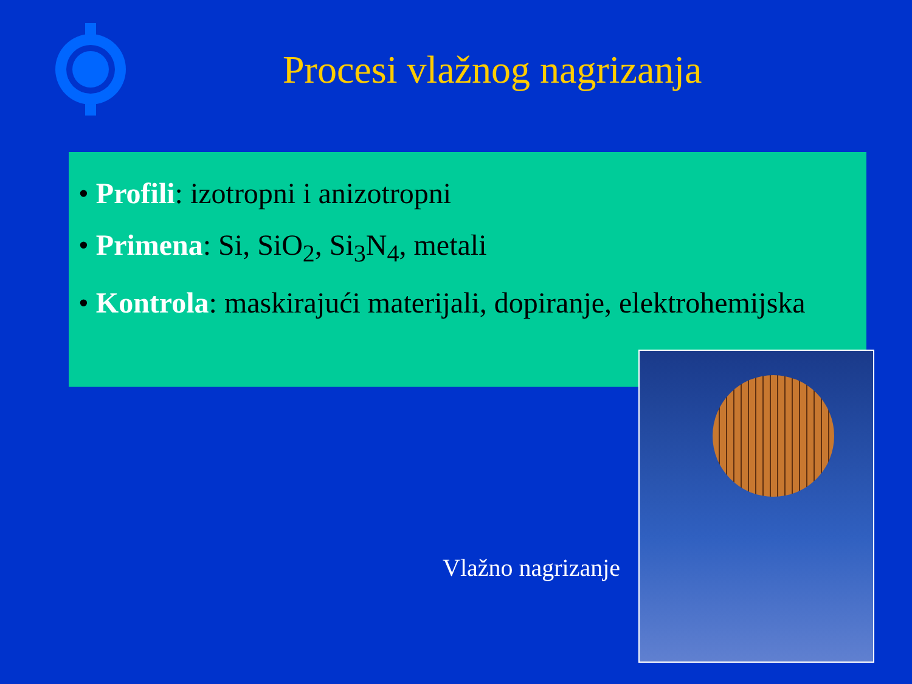Procesi vlažnog nagrizanja
• Profili: izotropni i anizotropni
• Primena: Si, SiO<sub>2</sub>, Si<sub>3</sub>N<sub>4</sub>, metali
• Kontrola: maskirajući materijali, dopiranje, elektrohemijska
Vlažno nagrizanje